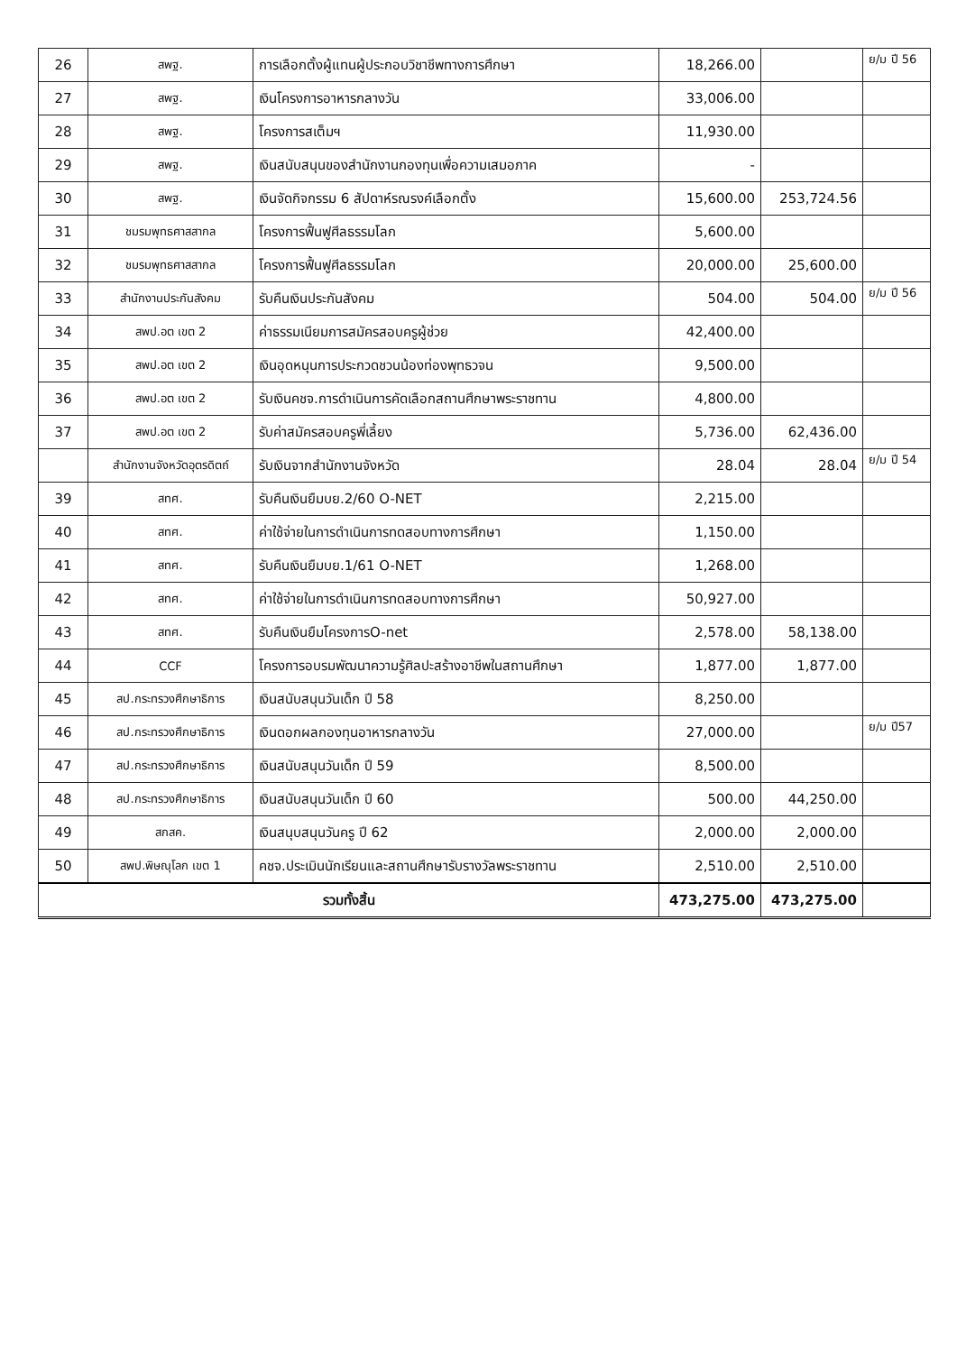| 26 | สพฐ. | การเลือกตั้งผู้แทนผู้ประกอบวิชาชีพทางการศึกษา | 18,266.00 | | ย/ม ปี 56 |
| 27 | สพฐ. | เงินโครงการอาหารกลางวัน | 33,006.00 | | |
| 28 | สพฐ. | โครงการสเต็มฯ | 11,930.00 | | |
| 29 | สพฐ. | เงินสนับสนุนของสำนักงานกองทุนเพื่อความเสมอภาค | - | | |
| 30 | สพฐ. | เงินจัดกิจกรรม 6 สัปดาห์รณรงค์เลือกตั้ง | 15,600.00 | 253,724.56 | |
| 31 | ชมรมพุทธศาสสากล | โครงการฟื้นฟูศีลธรรมโลก | 5,600.00 | | |
| 32 | ชมรมพุทธศาสสากล | โครงการฟื้นฟูศีลธรรมโลก | 20,000.00 | 25,600.00 | |
| 33 | สำนักงานประกันสังคม | รับคืนเงินประกันสังคม | 504.00 | 504.00 | ย/ม ปี 56 |
| 34 | สพป.อต เขต 2 | ค่าธรรมเนียมการสมัครสอบครูผู้ช่วย | 42,400.00 | | |
| 35 | สพป.อต เขต 2 | เงินอุดหนุนการประกวดชวนน้องท่องพุทธวจน | 9,500.00 | | |
| 36 | สพป.อต เขต 2 | รับเงินคชจ.การดำเนินการคัดเลือกสถานศึกษาพระราชทาน | 4,800.00 | | |
| 37 | สพป.อต เขต 2 | รับค่าสมัครสอบครูพี่เลี้ยง | 5,736.00 | 62,436.00 | |
| | สำนักงานจังหวัดอุตรดิตถ์ | รับเงินจากสำนักงานจังหวัด | 28.04 | 28.04 | ย/ม ปี 54 |
| 39 | สทศ. | รับคืนเงินยืมบย.2/60 O-NET | 2,215.00 | | |
| 40 | สทศ. | ค่าใช้จ่ายในการดำเนินการทดสอบทางการศึกษา | 1,150.00 | | |
| 41 | สทศ. | รับคืนเงินยืมบย.1/61 O-NET | 1,268.00 | | |
| 42 | สทศ. | ค่าใช้จ่ายในการดำเนินการทดสอบทางการศึกษา | 50,927.00 | | |
| 43 | สทศ. | รับคืนเงินยืมโครงการO-net | 2,578.00 | 58,138.00 | |
| 44 | CCF | โครงการอบรมพัฒนาความรู้ศิลปะสร้างอาชีพในสถานศึกษา | 1,877.00 | 1,877.00 | |
| 45 | สป.กระทรวงศึกษาธิการ | เงินสนับสนุนวันเด็ก ปี 58 | 8,250.00 | | |
| 46 | สป.กระทรวงศึกษาธิการ | เงินดอกผลกองทุนอาหารกลางวัน | 27,000.00 | | ย/ม ปี57 |
| 47 | สป.กระทรวงศึกษาธิการ | เงินสนับสนุนวันเด็ก ปี 59 | 8,500.00 | | |
| 48 | สป.กระทรวงศึกษาธิการ | เงินสนับสนุนวันเด็ก ปี 60 | 500.00 | 44,250.00 | |
| 49 | สกสค. | เงินสนุบสนุนวันครู ปี 62 | 2,000.00 | 2,000.00 | |
| 50 | สพป.พิษณุโลก เขต 1 | คชจ.ประเมินนักเรียนและสถานศึกษารับรางวัลพระราชทาน | 2,510.00 | 2,510.00 | |
| รวมทั้งสิ้น | | | 473,275.00 | 473,275.00 | |